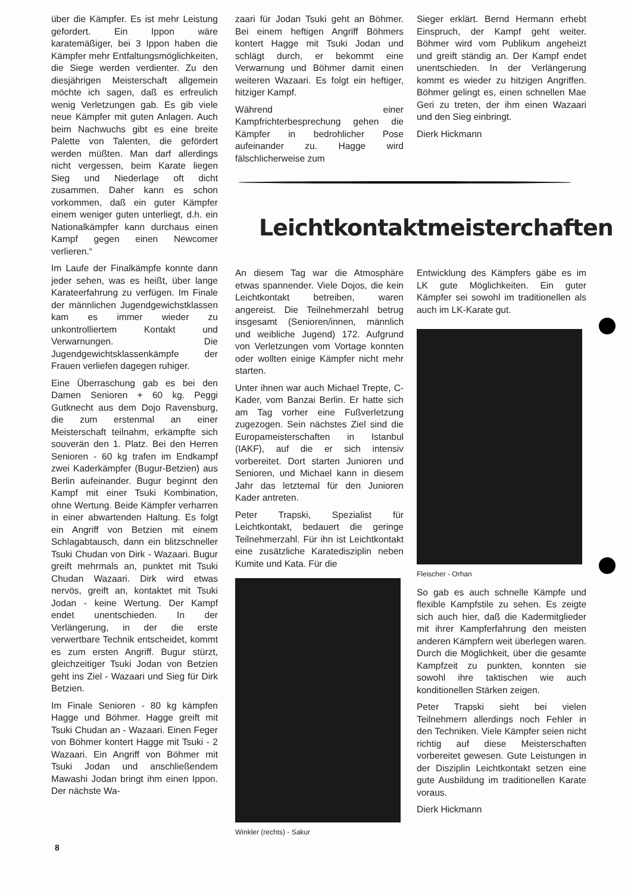über die Kämpfer. Es ist mehr Leistung gefordert. Ein Ippon wäre karatemäßiger, bei 3 Ippon haben die Kämpfer mehr Entfaltungsmöglichkeiten, die Siege werden verdienter. Zu den diesjährigen Meisterschaft allgemein möchte ich sagen, daß es erfreulich wenig Verletzungen gab. Es gib viele neue Kämpfer mit guten Anlagen. Auch beim Nachwuchs gibt es eine breite Palette von Talenten, die gefördert werden müßten. Man darf allerdings nicht vergessen, beim Karate liegen Sieg und Niederlage oft dicht zusammen. Daher kann es schon vorkommen, daß ein guter Kämpfer einem weniger guten unterliegt, d.h. ein Nationalkämpfer kann durchaus einen Kampf gegen einen Newcomer verlieren.“
Im Laufe der Finalkämpfe konnte dann jeder sehen, was es heißt, über lange Karateerfahrung zu verfügen. Im Finale der männlichen Jugendgewichstklassen kam es immer wieder zu unkontrolliertem Kontakt und Verwarnungen. Die Jugendgewichtsklassenkämpfe der Frauen verliefen dagegen ruhiger.
Eine Überraschung gab es bei den Damen Senioren + 60 kg. Peggi Gutknecht aus dem Dojo Ravensburg, die zum erstenmal an einer Meisterschaft teilnahm, erkämpfte sich souverän den 1. Platz. Bei den Herren Senioren - 60 kg trafen im Endkampf zwei Kaderkämpfer (Bugur-Betzien) aus Berlin aufeinander. Bugur beginnt den Kampf mit einer Tsuki Kombination, ohne Wertung. Beide Kämpfer verharren in einer abwartenden Haltung. Es folgt ein Angriff von Betzien mit einem Schlagabtausch, dann ein blitzschneller Tsuki Chudan von Dirk - Wazaari. Bugur greift mehrmals an, punktet mit Tsuki Chudan Wazaari. Dirk wird etwas nervös, greift an, kontaktet mit Tsuki Jodan - keine Wertung. Der Kampf endet unentschieden. In der Verlängerung, in der die erste verwertbare Technik entscheidet, kommt es zum ersten Angriff. Bugur stürzt, gleichzeitiger Tsuki Jodan von Betzien geht ins Ziel - Wazaari und Sieg für Dirk Betzien.
Im Finale Senioren - 80 kg kämpfen Hagge und Böhmer. Hagge greift mit Tsuki Chudan an - Wazaari. Einen Feger von Böhmer kontert Hagge mit Tsuki - 2 Wazaari. Ein Angriff von Böhmer mit Tsuki Jodan und anschließendem Mawashi Jodan bringt ihm einen Ippon. Der nächste Wa-
zaari für Jodan Tsuki geht an Böhmer. Bei einem heftigen Angriff Böhmers kontert Hagge mit Tsuki Jodan und schlägt durch, er bekommt eine Verwarnung und Böhmer damit einen weiteren Wazaari. Es folgt ein heftiger, hitziger Kampf.
Während einer Kampfrichterbesprechung gehen die Kämpfer in bedrohlicher Pose aufeinander zu. Hagge wird fälschlicherweise zum
Sieger erklärt. Bernd Hermann erhebt Einspruch, der Kampf geht weiter. Böhmer wird vom Publikum angeheizt und greift ständig an. Der Kampf endet unentschieden. In der Verlängerung kommt es wieder zu hitzigen Angriffen. Böhmer gelingt es, einen schnellen Mae Geri zu treten, der ihm einen Wazaari und den Sieg einbringt.
Dierk Hickmann
Leichtkontaktmeisterchaften
An diesem Tag war die Atmosphäre etwas spannender. Viele Dojos, die kein Leichtkontakt betreiben, waren angereist. Die Teilnehmerzahl betrug insgesamt (Senioren/innen, männlich und weibliche Jugend) 172. Aufgrund von Verletzungen vom Vortage konnten oder wollten einige Kämpfer nicht mehr starten.
Unter ihnen war auch Michael Trepte, C-Kader, vom Banzai Berlin. Er hatte sich am Tag vorher eine Fußverletzung zugezogen. Sein nächstes Ziel sind die Europameisterschaften in Istanbul (IAKF), auf die er sich intensiv vorbereitet. Dort starten Junioren und Senioren, und Michael kann in diesem Jahr das letztemal für den Junioren Kader antreten.
Peter Trapski, Spezialist für Leichtkontakt, bedauert die geringe Teilnehmerzahl. Für ihn ist Leichtkontakt eine zusätzliche Karatedisziplin neben Kumite und Kata. Für die
Winkler (rechts) - Sakur
Entwicklung des Kämpfers gäbe es im LK gute Möglichkeiten. Ein guter Kämpfer sei sowohl im traditionellen als auch im LK-Karate gut.
Fleischer - Orhan
So gab es auch schnelle Kämpfe und flexible Kampfstile zu sehen. Es zeigte sich auch hier, daß die Kadermitglieder mit ihrer Kampferfahrung den meisten anderen Kämpfern weit überlegen waren. Durch die Möglichkeit, über die gesamte Kampfzeit zu punkten, konnten sie sowohl ihre taktischen wie auch konditionellen Stärken zeigen.
Peter Trapski sieht bei vielen Teilnehmern allerdings noch Fehler in den Techniken. Viele Kämpfer seien nicht richtig auf diese Meisterschaften vorbereitet gewesen. Gute Leistungen in der Disziplin Leichtkontakt setzen eine gute Ausbildung im traditionellen Karate voraus.
Dierk Hickmann
8